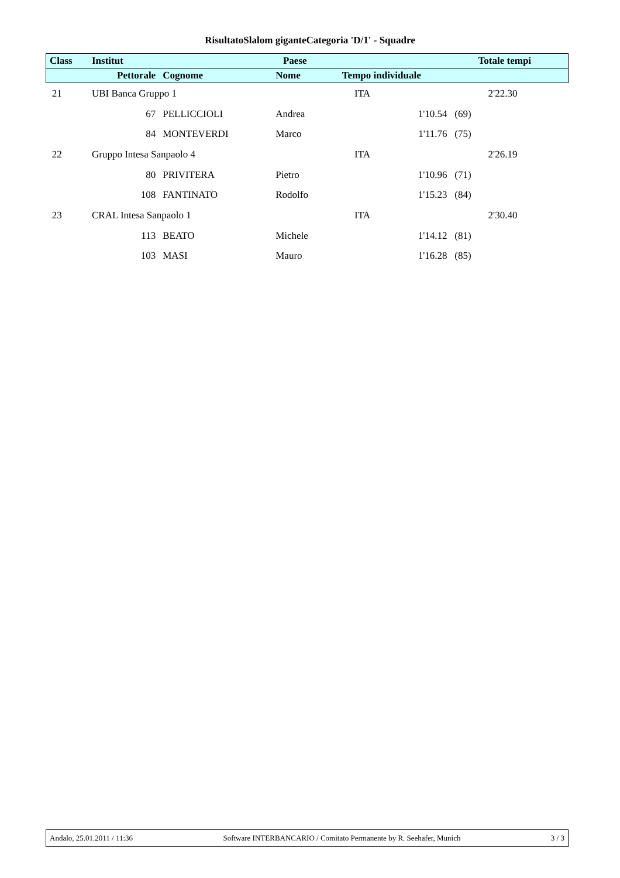RisultatoSlalom giganteCategoria 'D/1' - Squadre
| Class | Institut | | Paese | | Totale tempi |
| --- | --- | --- | --- | --- | --- |
| | Pettorale | Cognome | Nome | Tempo individuale | |
| 21 | UBI Banca Gruppo 1 | | | ITA | 2'22.30 |
| | 67 | PELLICCIOLI | Andrea | 1'10.54 (69) | |
| | 84 | MONTEVERDI | Marco | 1'11.76 (75) | |
| 22 | Gruppo Intesa Sanpaolo 4 | | | ITA | 2'26.19 |
| | 80 | PRIVITERA | Pietro | 1'10.96 (71) | |
| | 108 | FANTINATO | Rodolfo | 1'15.23 (84) | |
| 23 | CRAL Intesa Sanpaolo 1 | | | ITA | 2'30.40 |
| | 113 | BEATO | Michele | 1'14.12 (81) | |
| | 103 | MASI | Mauro | 1'16.28 (85) | |
Andalo, 25.01.2011 / 11:36 Software INTERBANCARIO / Comitato Permanente by R. Seehafer, Munich 3 / 3